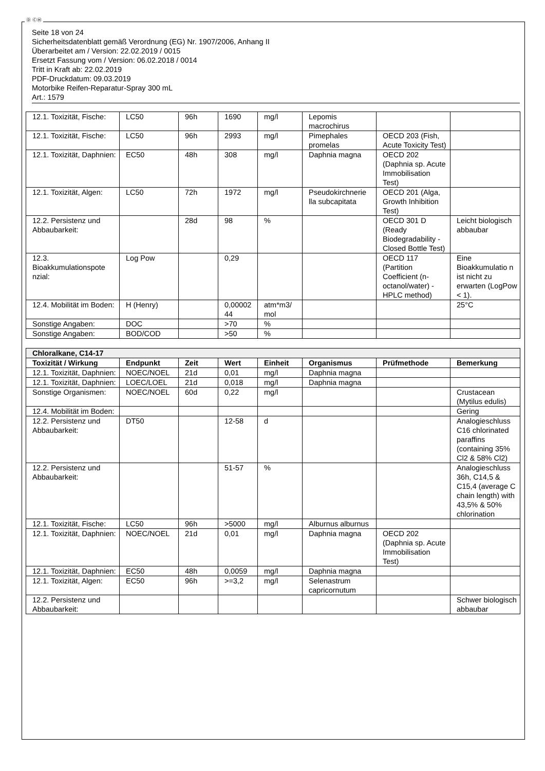Ⓓ ⒸⒽ
Seite 18 von 24
Sicherheitsdatenblatt gemäß Verordnung (EG) Nr. 1907/2006, Anhang II
Überarbeitet am / Version: 22.02.2019 / 0015
Ersetzt Fassung vom / Version: 06.02.2018 / 0014
Tritt in Kraft ab: 22.02.2019
PDF-Druckdatum: 09.03.2019
Motorbike Reifen-Reparatur-Spray 300 mL
Art.: 1579
| 12.1. Toxizität, Fische: | LC50 | 96h | 1690 | mg/l | Lepomis macrochirus | | |
| 12.1. Toxizität, Fische: | LC50 | 96h | 2993 | mg/l | Pimephales promelas | OECD 203 (Fish, Acute Toxicity Test) | |
| 12.1. Toxizität, Daphnien: | EC50 | 48h | 308 | mg/l | Daphnia magna | OECD 202 (Daphnia sp. Acute Immobilisation Test) | |
| 12.1. Toxizität, Algen: | LC50 | 72h | 1972 | mg/l | Pseudokirchnerie lla subcapitata | OECD 201 (Alga, Growth Inhibition Test) | |
| 12.2. Persistenz und Abbaubarkeit: | | 28d | 98 | % | | OECD 301 D (Ready Biodegradability - Closed Bottle Test) | Leicht biologisch abbaubar |
| 12.3. Bioakkumulationspote nzial: | Log Pow | | 0,29 | | | OECD 117 (Partition Coefficient (n-octanol/water) - HPLC method) | Eine Bioakkumulatio n ist nicht zu erwarten (LogPow < 1). |
| 12.4. Mobilität im Boden: | H (Henry) | | 0,00002 44 | atm*m3/ mol | | | 25°C |
| Sonstige Angaben: | DOC | | >70 | % | | | |
| Sonstige Angaben: | BOD/COD | | >50 | % | | | |
| Chloralkane, C14-17 | | | | | | | |
| Toxizität / Wirkung | Endpunkt | Zeit | Wert | Einheit | Organismus | Prüfmethode | Bemerkung |
| 12.1. Toxizität, Daphnien: | NOEC/NOEL | 21d | 0,01 | mg/l | Daphnia magna | | |
| 12.1. Toxizität, Daphnien: | LOEC/LOEL | 21d | 0,018 | mg/l | Daphnia magna | | |
| Sonstige Organismen: | NOEC/NOEL | 60d | 0,22 | mg/l | | | Crustacean (Mytilus edulis) |
| 12.4. Mobilität im Boden: | | | | | | | Gering |
| 12.2. Persistenz und Abbaubarkeit: | DT50 | | 12-58 | d | | | Analogieschluss C16 chlorinated paraffins (containing 35% Cl2 & 58% Cl2) |
| 12.2. Persistenz und Abbaubarkeit: | | | 51-57 | % | | | Analogieschluss 36h, C14,5 & C15,4 (average C chain length) with 43,5% & 50% chlorination |
| 12.1. Toxizität, Fische: | LC50 | 96h | >5000 | mg/l | Alburnus alburnus | | |
| 12.1. Toxizität, Daphnien: | NOEC/NOEL | 21d | 0,01 | mg/l | Daphnia magna | OECD 202 (Daphnia sp. Acute Immobilisation Test) | |
| 12.1. Toxizität, Daphnien: | EC50 | 48h | 0,0059 | mg/l | Daphnia magna | | |
| 12.1. Toxizität, Algen: | EC50 | 96h | >=3,2 | mg/l | Selenastrum capricornutum | | |
| 12.2. Persistenz und Abbaubarkeit: | | | | | | | Schwer biologisch abbaubar |